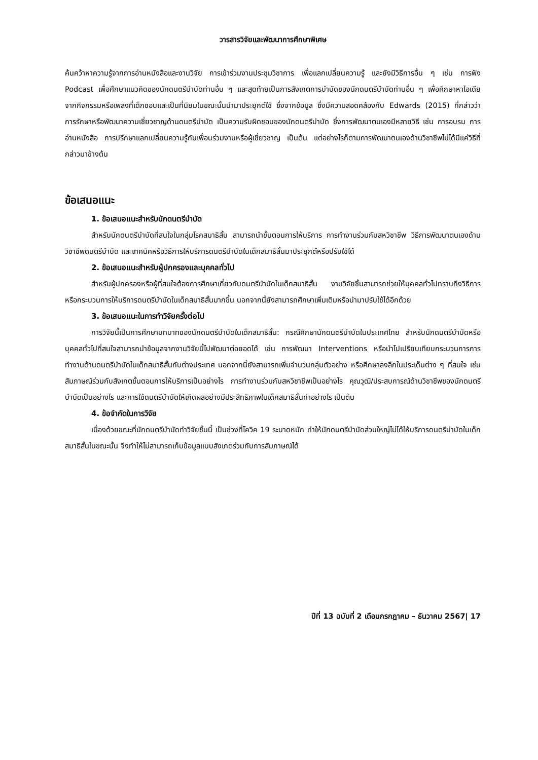วารสารวิจัยและพัฒนาการศึกษาพิเศษ
ค้นคว้าหาความรู้จากการอ่านหนังสือและงานวิจัย การเข้าร่วมงานประชุมวิชาการ เพื่อแลกเปลี่ยนความรู้ และยังมีวิธีการอื่น ๆ เช่น การฟัง Podcast เพื่อศึกษาแนวคิดของนักดนตรีบำบัดท่านอื่น ๆ และสุดท้ายเป็นการสังเกตการบำบัดของนักดนตรีบำบัดท่านอื่น ๆ เพื่อศึกษาหาไอเดียจากกิจกรรมหรือเพลงที่เด็กชอบและเป็นที่นิยมในขณะนั้นนำมาประยุกต์ใช้ ซึ่งจากข้อมูล ซึ่งมีความสอดคล้องกับ Edwards (2015) ที่กล่าวว่า การรักษาหรือพัฒนาความเชี่ยวชาญด้านดนตรีบำบัด เป็นความรับผิดชอบของนักดนตรีบำบัด ซึ่งการพัฒนาตนเองมีหลายวิธี เช่น การอบรม การอ่านหนังสือ การปรึกษาแลกเปลี่ยนความรู้กับเพื่อนร่วมงานหรือผู้เชี่ยวชาญ เป็นต้น แต่อย่างไรก็ตามการพัฒนาตนเองด้านวิชาชีพไม่ได้มีแค่วิธีที่กล่าวมาข้างต้น
ข้อเสนอแนะ
1. ข้อเสนอแนะสำหรับนักดนตรีบำบัด
สำหรับนักดนตรีบำบัดที่สนใจในกลุ่มโรคสมาธิสั้น สามารถนำขั้นตอนการให้บริการ การทำงานร่วมกับสหวิชาชีพ วิธีการพัฒนาตนเองด้านวิชาชีพดนตรีบำบัด และเทคนิคหรือวิธีการให้บริการดนตรีบำบัดในเด็กสมาธิสั้นมาประยุกต์หรือปรับใช้ได้
2. ข้อเสนอแนะสำหรับผู้ปกครองและบุคคลทั่วไป
สำหรับผู้ปกครองหรือผู้ที่สนใจต้องการศึกษาเกี่ยวกับดนตรีบำบัดในเด็กสมาธิสั้น งานวิจัยชิ้นสามารถช่วยให้บุคคลทั่วไปทราบถึงวิธีการหรือกระบวนการให้บริการดนตรีบำบัดในเด็กสมาธิสั้นมากขึ้น นอกจากนี้ยังสามารถศึกษาเพิ่มเติมหรือนำมาปรับใช้ได้อีกด้วย
3. ข้อเสนอแนะในการทำวิจัยครั้งต่อไป
การวิจัยนี้เป็นการศึกษาบทบาทของนักดนตรีบำบัดในเด็กสมาธิสั้น: กรณีศึกษานักดนตรีบำบัดในประเทศไทย สำหรับนักดนตรีบำบัดหรือบุคคลทั่วไปที่สนใจสามารถนำข้อมูลจากงานวิจัยนี้ไปพัฒนาต่อยอดได้ เช่น การพัฒนา Interventions หรือนำไปเปรียบเทียบกระบวนการการทำงานด้านดนตรีบำบัดในเด็กสมาธิสั้นกับต่างประเทศ นอกจากนี้ยังสามารถเพิ่มจำนวนกลุ่มตัวอย่าง หรือศึกษาลงลึกในประเด็นต่าง ๆ ที่สนใจ เช่น สัมภาษณ์ร่วมกับสังเกตขั้นตอนการให้บริการเป็นอย่างไร การทำงานร่วมกับสหวิชาชีพเป็นอย่างไร คุณวุฒิ/ประสบการณ์ด้านวิชาชีพของนักดนตรีบำบัดเป็นอย่างไร และการใช้ดนตรีบำบัดให้เกิดผลอย่างมีประสิทธิภาพในเด็กสมาธิสั้นทำอย่างไร เป็นต้น
4. ข้อจำกัดในการวิจัย
เนื่องด้วยขณะที่นักดนตรีบำบัดทำวิจัยชิ้นนี้ เป็นช่วงที่โควิค 19 ระบาดหนัก ทำให้นักดนตรีบำบัดส่วนใหญ่ไม่ได้ให้บริการดนตรีบำบัดในเด็กสมาธิสั้นในขณะนั้น จึงทำให้ไม่สามารถเก็บข้อมูลแบบสังเกตร่วมกับการสัมภาษณ์ได้
ปีที่ 13 ฉบับที่ 2 เดือนกรกฎาคม – ธันวาคม 2567| 17